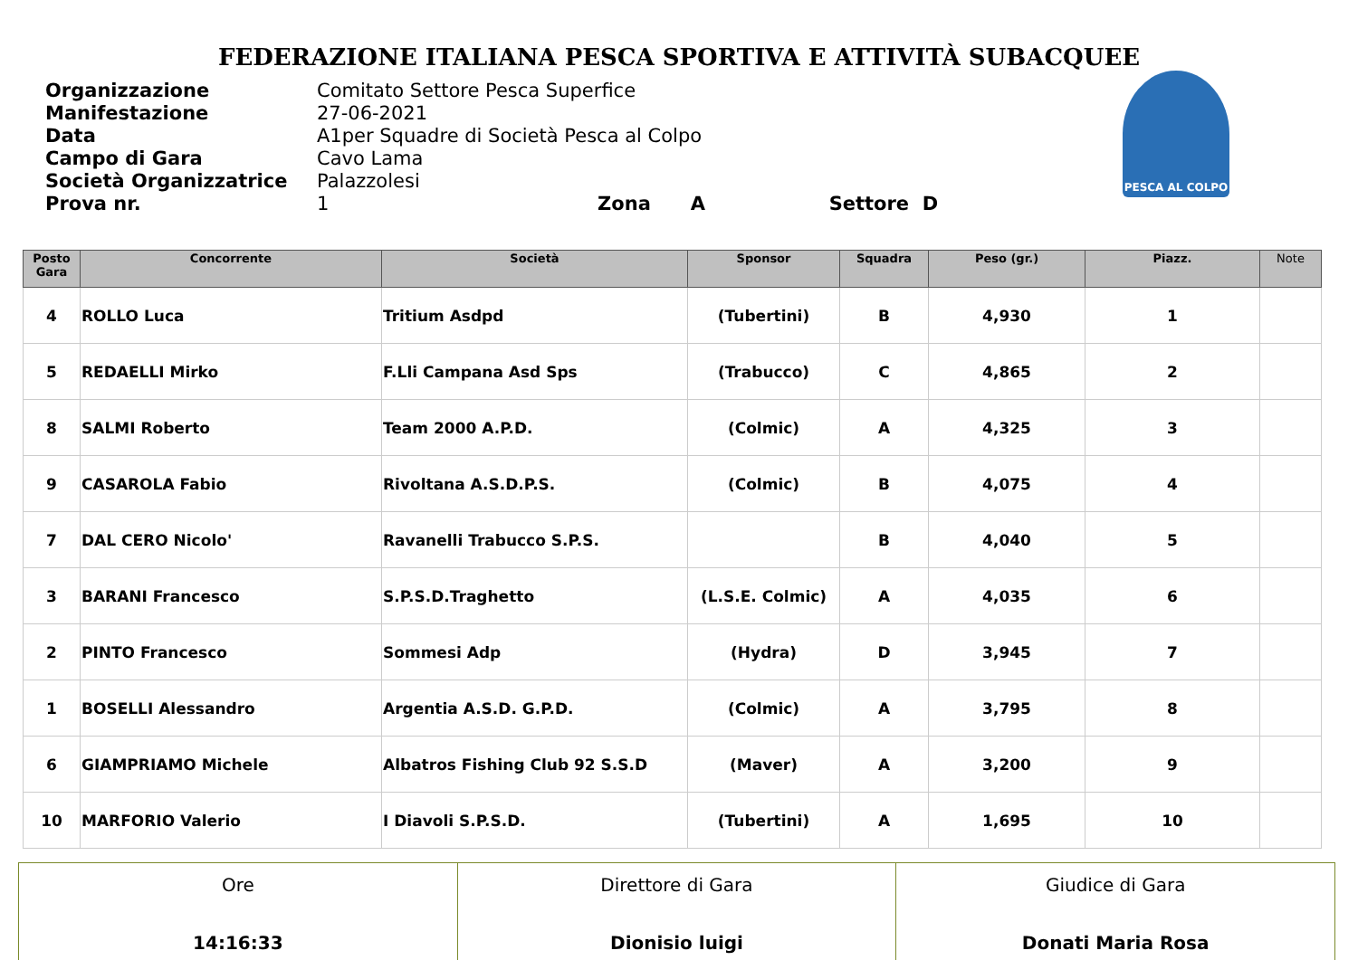FEDERAZIONE ITALIANA PESCA SPORTIVA E ATTIVITÀ SUBACQUEE
Organizzazione
Manifestazione
Data
Campo di Gara
Società Organizzatrice
Prova nr.
Comitato Settore Pesca Superfice
27-06-2021
A1per Squadre di Società Pesca al Colpo
Cavo Lama
Palazzolesi
1 Zona A Settore D
PESCA AL COLPO
| Posto Gara | Concorrente | Società | Sponsor | Squadra | Peso (gr.) | Piazz. | Note |
| --- | --- | --- | --- | --- | --- | --- | --- |
| 4 | ROLLO Luca | Tritium Asdpd | (Tubertini) | B | 4,930 | 1 | |
| 5 | REDAELLI Mirko | F.Lli Campana Asd Sps | (Trabucco) | C | 4,865 | 2 | |
| 8 | SALMI Roberto | Team 2000 A.P.D. | (Colmic) | A | 4,325 | 3 | |
| 9 | CASAROLA Fabio | Rivoltana A.S.D.P.S. | (Colmic) | B | 4,075 | 4 | |
| 7 | DAL CERO Nicolo' | Ravanelli Trabucco S.P.S. | | B | 4,040 | 5 | |
| 3 | BARANI Francesco | S.P.S.D.Traghetto | (L.S.E. Colmic) | A | 4,035 | 6 | |
| 2 | PINTO Francesco | Sommesi Adp | (Hydra) | D | 3,945 | 7 | |
| 1 | BOSELLI Alessandro | Argentia A.S.D. G.P.D. | (Colmic) | A | 3,795 | 8 | |
| 6 | GIAMPRIAMO Michele | Albatros Fishing Club 92 S.S.D | (Maver) | A | 3,200 | 9 | |
| 10 | MARFORIO Valerio | I Diavoli S.P.S.D. | (Tubertini) | A | 1,695 | 10 | |
| Ore 14:16:33 | Direttore di Gara Dionisio luigi | Giudice di Gara Donati Maria Rosa |